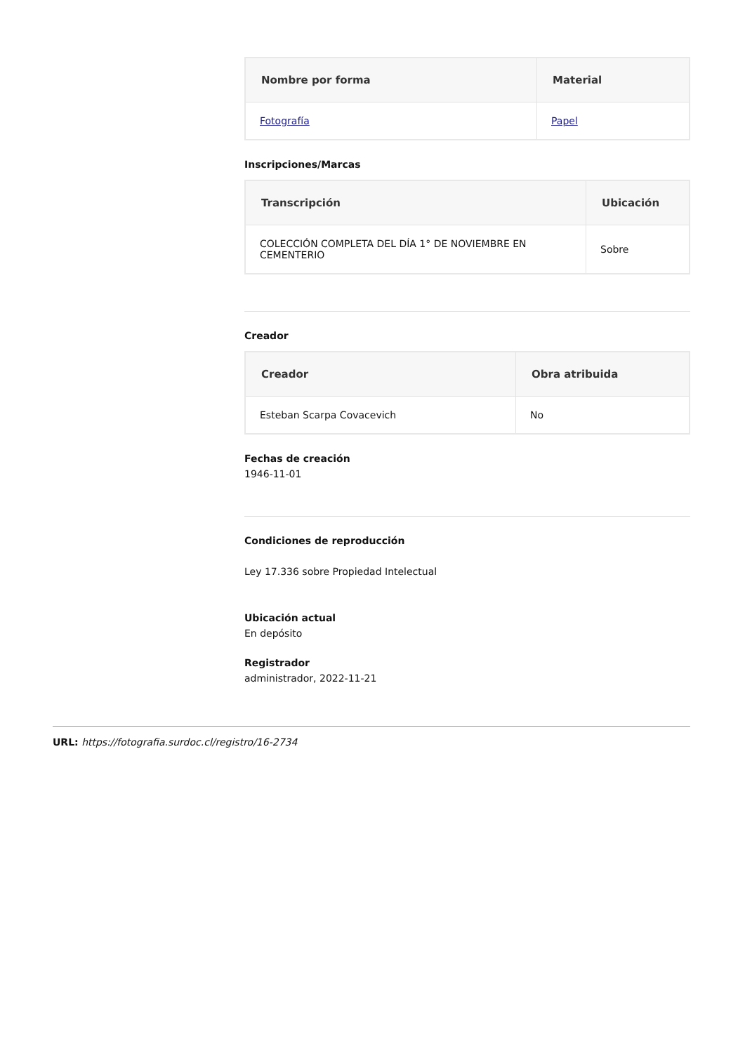| Nombre por forma | Material |
| --- | --- |
| Fotografía | Papel |
Inscripciones/Marcas
| Transcripción | Ubicación |
| --- | --- |
| COLECCIÓN COMPLETA DEL DÍA 1° DE NOVIEMBRE EN CEMENTERIO | Sobre |
Creador
| Creador | Obra atribuida |
| --- | --- |
| Esteban Scarpa Covacevich | No |
Fechas de creación
1946-11-01
Condiciones de reproducción
Ley 17.336 sobre Propiedad Intelectual
Ubicación actual
En depósito
Registrador
administrador, 2022-11-21
URL: https://fotografia.surdoc.cl/registro/16-2734